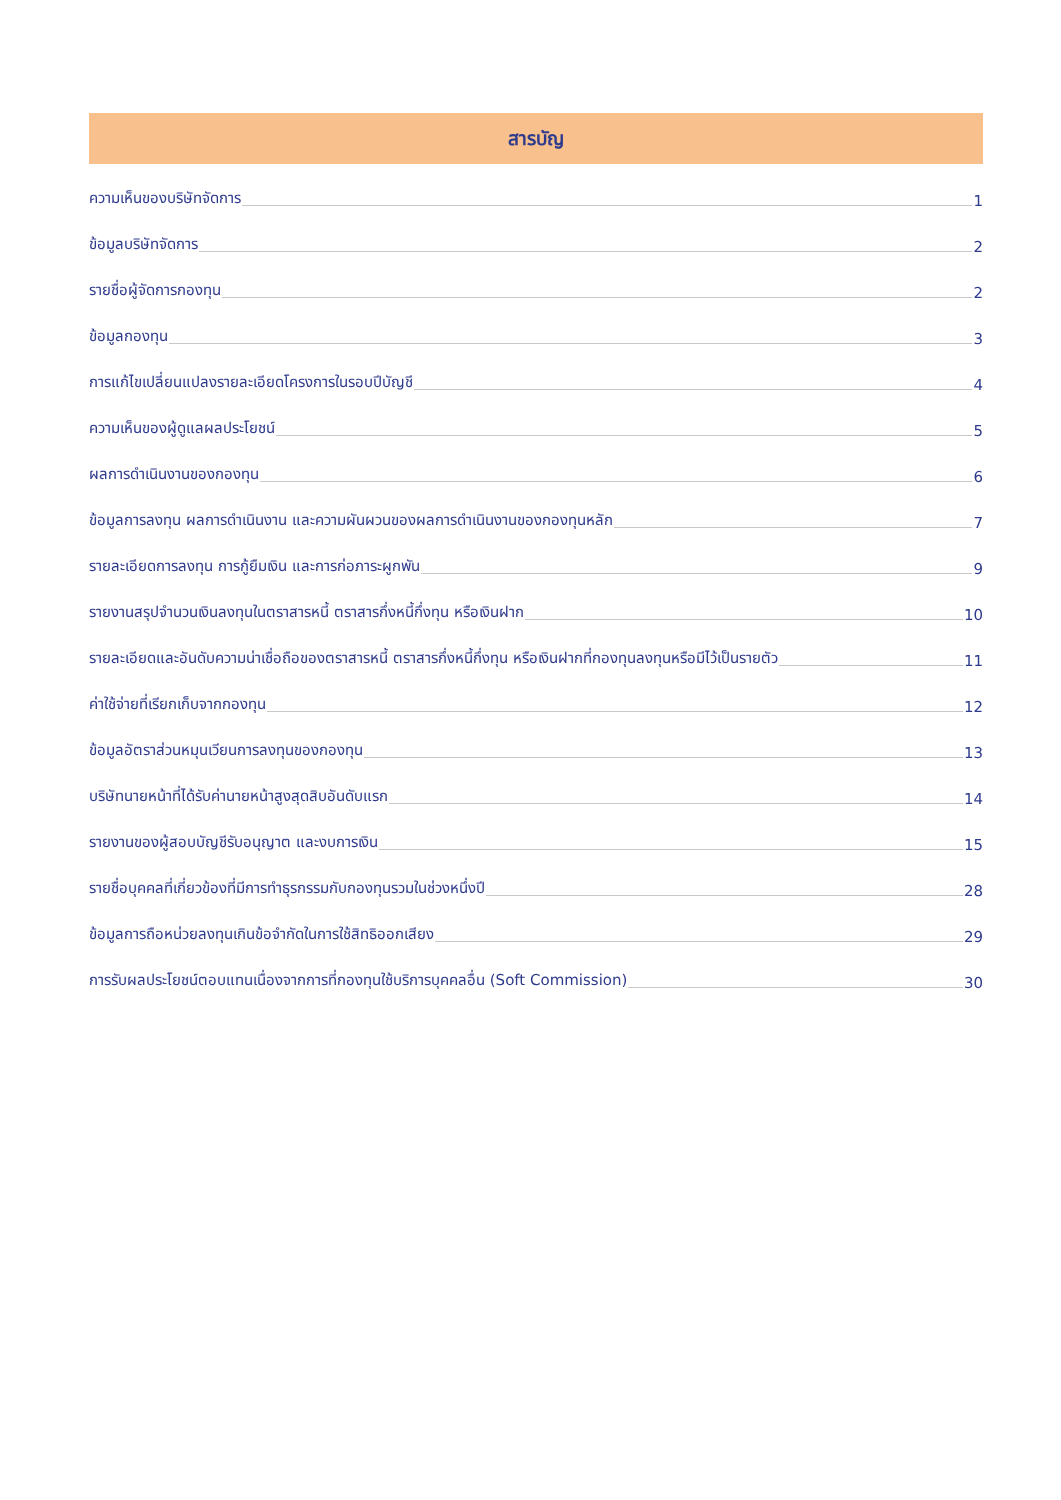สารบัญ
ความเห็นของบริษัทจัดการ 1
ข้อมูลบริษัทจัดการ 2
รายชื่อผู้จัดการกองทุน 2
ข้อมูลกองทุน 3
การแก้ไขเปลี่ยนแปลงรายละเอียดโครงการในรอบปีบัญชี 4
ความเห็นของผู้ดูแลผลประโยชน์ 5
ผลการดำเนินงานของกองทุน 6
ข้อมูลการลงทุน ผลการดำเนินงาน และความผันผวนของผลการดำเนินงานของกองทุนหลัก 7
รายละเอียดการลงทุน การกู้ยืมเงิน และการก่อภาระผูกพัน 9
รายงานสรุปจำนวนเงินลงทุนในตราสารหนี้ ตราสารกึ่งหนี้กึ่งทุน หรือเงินฝาก 10
รายละเอียดและอันดับความน่าเชื่อถือของตราสารหนี้ ตราสารกึ่งหนี้กึ่งทุน หรือเงินฝากที่กองทุนลงทุนหรือมีไว้เป็นรายตัว 11
ค่าใช้จ่ายที่เรียกเก็บจากกองทุน 12
ข้อมูลอัตราส่วนหมุนเวียนการลงทุนของกองทุน 13
บริษัทนายหน้าที่ได้รับค่านายหน้าสูงสุดสิบอันดับแรก 14
รายงานของผู้สอบบัญชีรับอนุญาต และงบการเงิน 15
รายชื่อบุคคลที่เกี่ยวข้องที่มีการทำธุรกรรมกับกองทุนรวมในช่วงหนึ่งปี 28
ข้อมูลการถือหน่วยลงทุนเกินข้อจำกัดในการใช้สิทธิออกเสียง 29
การรับผลประโยชน์ตอบแทนเนื่องจากการที่กองทุนใช้บริการบุคคลอื่น (Soft Commission) 30